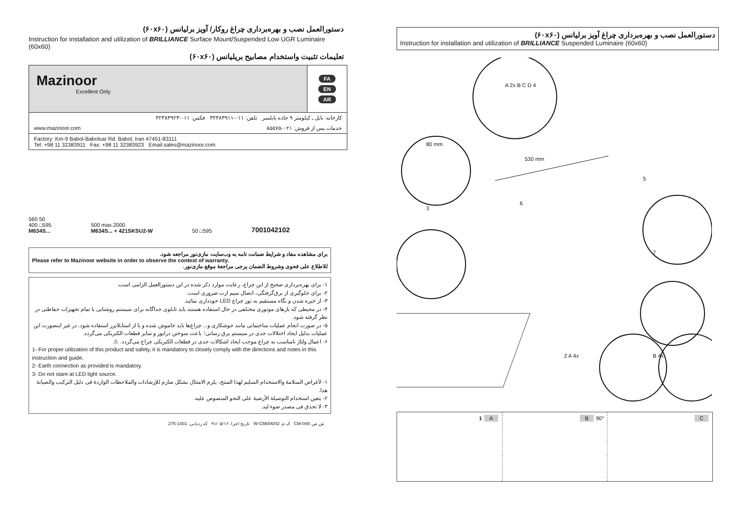دستورالعمل نصب و بهره‌برداری چراغ روکار/ آویز برلیانس (۶۰x۶۰)
Instruction for installation and utilization of BRILLIANCE Surface Mount/Suspended Low UGR Luminaire (60x60)
تعلیمات تثبیت واستخدام مصابیح بریلیانس (۶۰x۶۰)
Mazinoor
Excellent Only
FA
EN
AR
کارخانه: بابل ـ کیلومتر ۹ جاده بابلسر تلفن: ۰۱۱-۳۲۳۸۳۹۱۱ فکس: ۰۱۱-۳۲۳۸۳۹۲۳
www.mazinoor.com خدمات پس از فروش: ۰۲۱-۸۵۵۷۵
Factory: Km-9 Babol-Babolsar Rd. Babol, Iran 47451-83111
Tel: +98 11 32383911 Fax: +98 11 32383923 Email:sales@mazinoor.com
560 50
400 □595
M634S...
500 max.2000
M634S... + 421SKSU2-W
50 □595
7001042102
برای مشاهده مفاد و شرایط ضمانت نامه به وب‌سایت مازی‌نور مراجعه شود.
Please refer to Mazinoor website in order to observe the context of warranty.
للاطلاع علی فحوی وشروط الضمان یرجی مراجعهٔ موقع مازی‌نور.
۱- برای بهره‌برداری صحیح از این چراغ، رعایت موارد ذکر شده در این دستورالعمل الزامی است.
۲- برای جلوگیری از برق‌گرفتگی، اتصال سیم ارت ضروری است.
۳- از خیره شدن و نگاه مستقیم به نور چراغ LED خودداری نمائید.
۴- در محیطی که بارهای موتوری مختلفی در حال استفاده هستند باید تابلوی جداگانه برای سیستم روشنایی با تمام تجهیزات حفاظتی در نظر گرفته شود.
۵- در صورت انجام عملیات ساختمانی مانند جوشکاری و... چراغ‌ها باید خاموش شده و یا از استابلایزر استفاده شود. در غیر اینصورت این عملیات بدلیل ایجاد اختلالات جدی در سیستم برق رسانی؛ باعث سوختن درایور و سایر قطعات الکتریکی می‌گردد.
۶- اعمال ولتاژ نامناسب به چراغ موجب ایجاد اشکالات جدی در قطعات الکتریکی چراغ می‌گردد. ⚠
1- For proper utilization of this product and safety, it is mandatory to closely comply with the directions and notes in this instruction and guide.
2- Earth connection as provided is mandatory.
3- Do not stare at LED light source.
۱- لأغراض السلامهٔ والاستخدام السلیم لهذا المنتج، یلزم الامتثال بشکل صارم للإرشادات والملاحظات الواردهٔ فی دلیل الترکیب والصیانهٔ هذا.
۲- یتعین استخدام التوصیلهٔ الأرضیهٔ علی النحو المنصوص علیه.
۳- لا تحدق فی مصدر ضوء لید.
ش.ص. CM-049 ک.م. W-CM006/02 تاریخ اجرا: ۹۱/۰۵/۱۶ کد ردیابی: 1401-275
دستورالعمل نصب و بهره‌برداری چراغ آویز برلیانس (۶۰x۶۰)
Instruction for installation and utilization of BRILLIANCE Suspended Luminaire (60x60)
80 mm
530 mm
A 2x B C D 4
3
6
5
7
2 A 4x B 4x
1 A B 90°
C